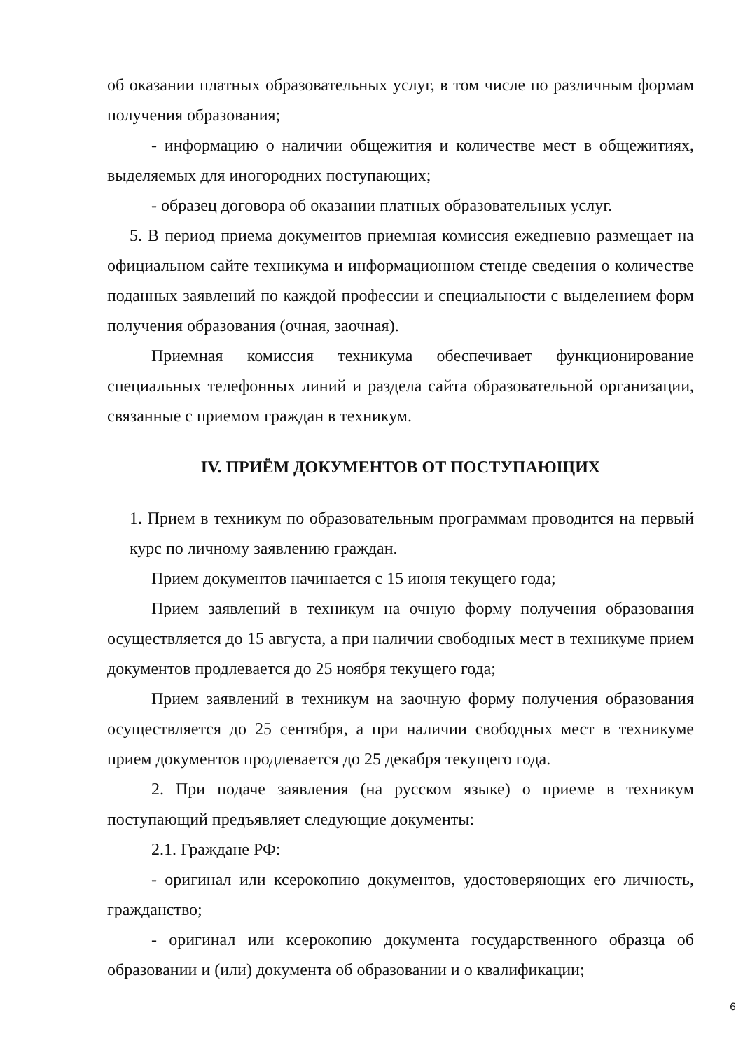об оказании платных образовательных услуг, в том числе по различным формам получения образования;
- информацию о наличии общежития и количестве мест в общежитиях, выделяемых для иногородних поступающих;
- образец договора об оказании платных образовательных услуг.
5. В период приема документов приемная комиссия ежедневно размещает на официальном сайте техникума и информационном стенде сведения о количестве поданных заявлений по каждой профессии и специальности с выделением форм получения образования (очная, заочная).
Приемная комиссия техникума обеспечивает функционирование специальных телефонных линий и раздела сайта образовательной организации, связанные с приемом граждан в техникум.
IV. ПРИЁМ ДОКУМЕНТОВ ОТ ПОСТУПАЮЩИХ
1. Прием в техникум по образовательным программам проводится на первый курс по личному заявлению граждан.
Прием документов начинается с 15 июня текущего года;
Прием заявлений в техникум на очную форму получения образования осуществляется до 15 августа, а при наличии свободных мест в техникуме прием документов продлевается до 25 ноября текущего года;
Прием заявлений в техникум на заочную форму получения образования осуществляется до 25 сентября, а при наличии свободных мест в техникуме прием документов продлевается до 25 декабря текущего года.
2. При подаче заявления (на русском языке) о приеме в техникум поступающий предъявляет следующие документы:
2.1. Граждане РФ:
- оригинал или ксерокопию документов, удостоверяющих его личность, гражданство;
- оригинал или ксерокопию документа государственного образца об образовании и (или) документа об образовании и о квалификации;
6